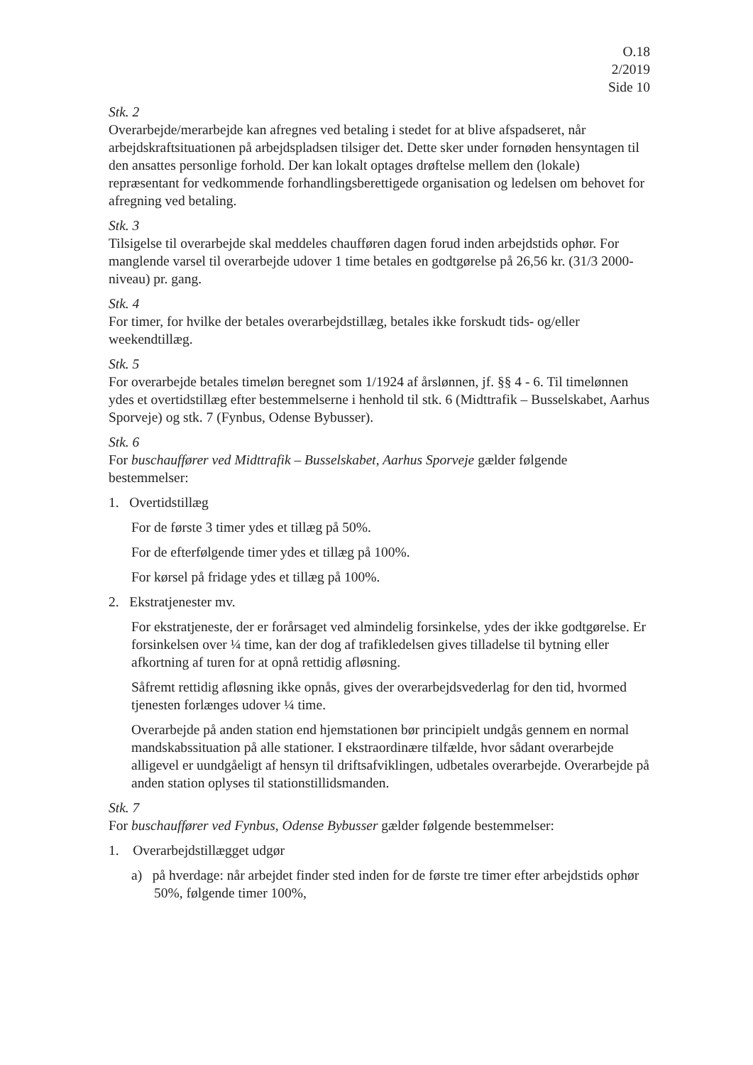O.18
2/2019
Side 10
Stk. 2
Overarbejde/merarbejde kan afregnes ved betaling i stedet for at blive afspadseret, når arbejdskraftsituationen på arbejdspladsen tilsiger det. Dette sker under fornøden hensyntagen til den ansattes personlige forhold. Der kan lokalt optages drøftelse mellem den (lokale) repræsentant for vedkommende forhandlingsberettigede organisation og ledelsen om behovet for afregning ved betaling.
Stk. 3
Tilsigelse til overarbejde skal meddeles chaufføren dagen forud inden arbejdstids ophør. For manglende varsel til overarbejde udover 1 time betales en godtgørelse på 26,56 kr. (31/3 2000-niveau) pr. gang.
Stk. 4
For timer, for hvilke der betales overarbejdstillæg, betales ikke forskudt tids- og/eller weekendtillæg.
Stk. 5
For overarbejde betales timeløn beregnet som 1/1924 af årslønnen, jf. §§ 4 - 6. Til timelønnen ydes et overtidstillæg efter bestemmelserne i henhold til stk. 6 (Midttrafik – Busselskabet, Aarhus Sporveje) og stk. 7 (Fynbus, Odense Bybusser).
Stk. 6
For buschauffører ved Midttrafik – Busselskabet, Aarhus Sporveje gælder følgende bestemmelser:
1. Overtidstillæg
For de første 3 timer ydes et tillæg på 50%.
For de efterfølgende timer ydes et tillæg på 100%.
For kørsel på fridage ydes et tillæg på 100%.
2. Ekstratjenester mv.
For ekstratjeneste, der er forårsaget ved almindelig forsinkelse, ydes der ikke godtgørelse. Er forsinkelsen over ¼ time, kan der dog af trafikledelsen gives tilladelse til bytning eller afkortning af turen for at opnå rettidig afløsning.
Såfremt rettidig afløsning ikke opnås, gives der overarbejdsvederlag for den tid, hvormed tjenesten forlænges udover ¼ time.
Overarbejde på anden station end hjemstationen bør principielt undgås gennem en normal mandskabssituation på alle stationer. I ekstraordinære tilfælde, hvor sådant overarbejde alligevel er uundgåeligt af hensyn til driftsafviklingen, udbetales overarbejde. Overarbejde på anden station oplyses til stationstillidsmanden.
Stk. 7
For buschauffører ved Fynbus, Odense Bybusser gælder følgende bestemmelser:
1. Overarbejdstillægget udgør
a) på hverdage: når arbejdet finder sted inden for de første tre timer efter arbejdstids ophør 50%, følgende timer 100%,